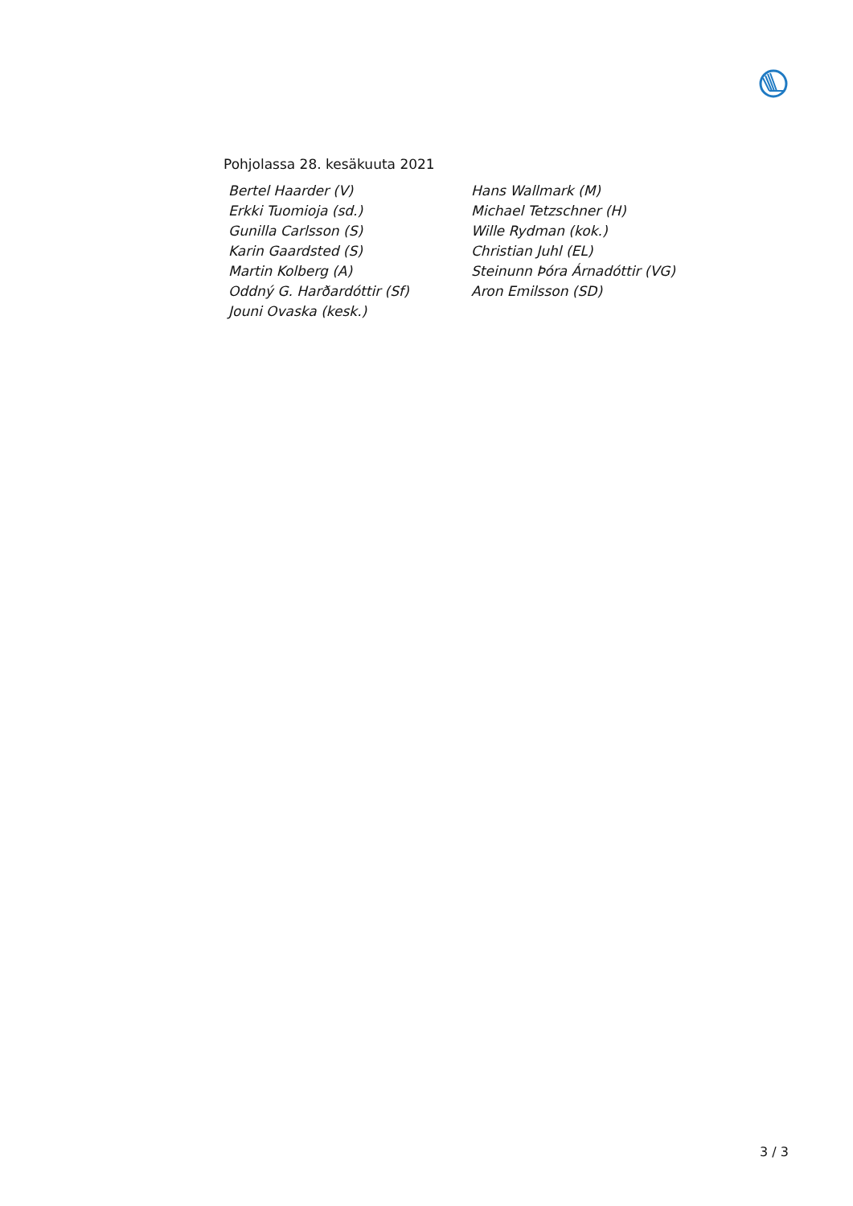Pohjolassa 28. kesäkuuta 2021
| Bertel Haarder (V) | Hans Wallmark (M) |
| Erkki Tuomioja (sd.) | Michael Tetzschner (H) |
| Gunilla Carlsson (S) | Wille Rydman (kok.) |
| Karin Gaardsted (S) | Christian Juhl (EL) |
| Martin Kolberg (A) | Steinunn Þóra Árnadóttir (VG) |
| Oddný G. Harðardóttir (Sf) | Aron Emilsson (SD) |
| Jouni Ovaska (kesk.) | |
3 / 3